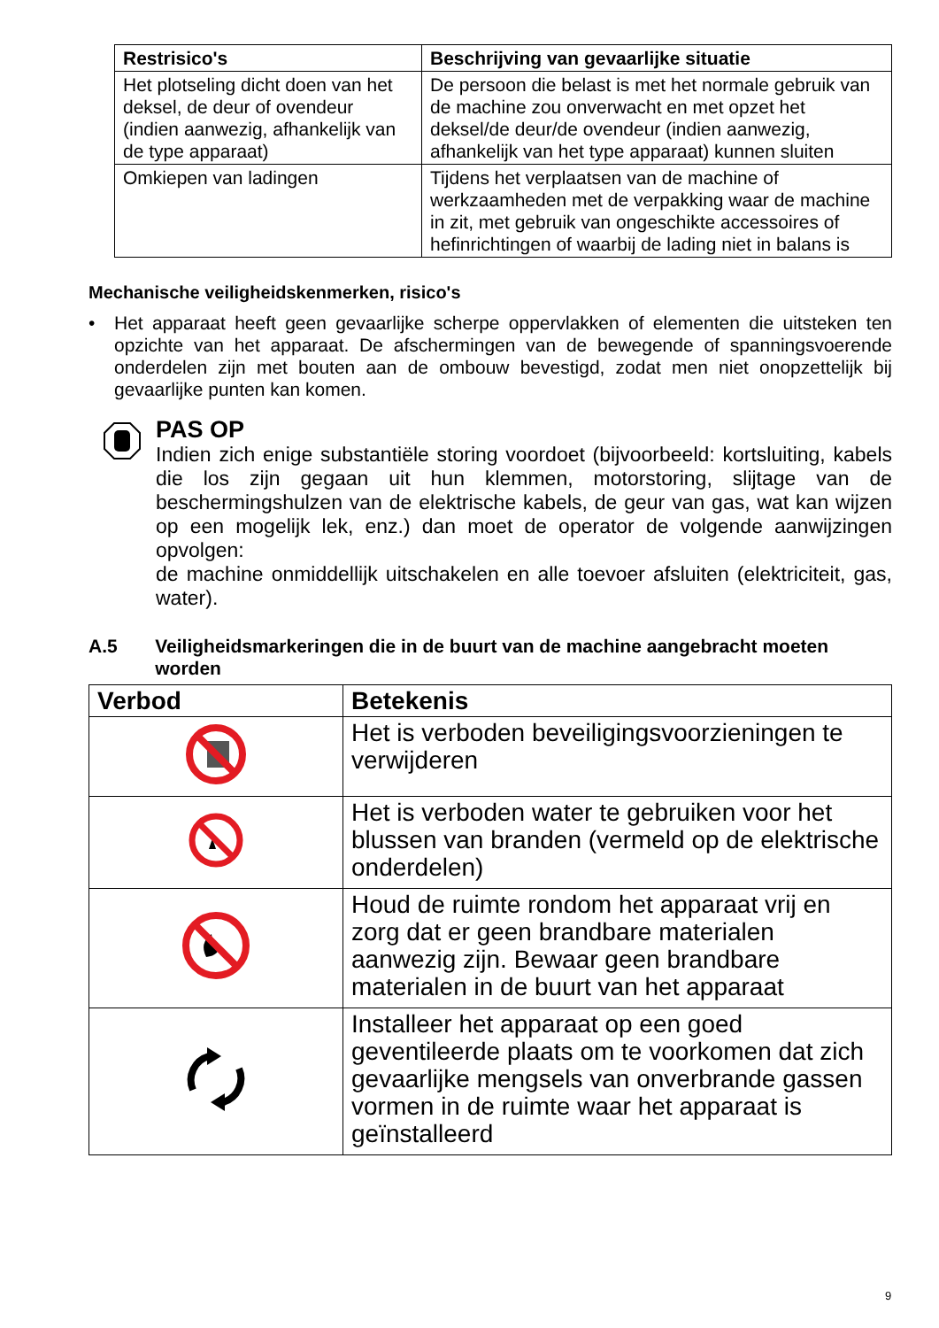| Restrisico's | Beschrijving van gevaarlijke situatie |
| --- | --- |
| Het plotseling dicht doen van het deksel, de deur of ovendeur (indien aanwezig, afhankelijk van de type apparaat) | De persoon die belast is met het normale gebruik van de machine zou onverwacht en met opzet het deksel/de deur/de ovendeur (indien aanwezig, afhankelijk van het type apparaat) kunnen sluiten |
| Omkiepen van ladingen | Tijdens het verplaatsen van de machine of werkzaamheden met de verpakking waar de machine in zit, met gebruik van ongeschikte accessoires of hefinrichtingen of waarbij de lading niet in balans is |
Mechanische veiligheidskenmerken, risico's
• Het apparaat heeft geen gevaarlijke scherpe oppervlakken of elementen die uitsteken ten opzichte van het apparaat. De afschermingen van de bewegende of spanningsvoerende onderdelen zijn met bouten aan de ombouw bevestigd, zodat men niet onopzettelijk bij gevaarlijke punten kan komen.
PAS OP
Indien zich enige substantiële storing voordoet (bijvoorbeeld: kortsluiting, kabels die los zijn gegaan uit hun klemmen, motorstoring, slijtage van de beschermingshulzen van de elektrische kabels, de geur van gas, wat kan wijzen op een mogelijk lek, enz.) dan moet de operator de volgende aanwijzingen opvolgen:
de machine onmiddellijk uitschakelen en alle toevoer afsluiten (elektriciteit, gas, water).
A.5 Veiligheidsmarkeringen die in de buurt van de machine aangebracht moeten worden
| Verbod | Betekenis |
| --- | --- |
| | Het is verboden beveiligingsvoorzieningen te verwijderen |
| | Het is verboden water te gebruiken voor het blussen van branden (vermeld op de elektrische onderdelen) |
| | Houd de ruimte rondom het apparaat vrij en zorg dat er geen brandbare materialen aanwezig zijn. Bewaar geen brandbare materialen in de buurt van het apparaat |
| | Installeer het apparaat op een goed geventileerde plaats om te voorkomen dat zich gevaarlijke mengsels van onverbrande gassen vormen in de ruimte waar het apparaat is geïnstalleerd |
9